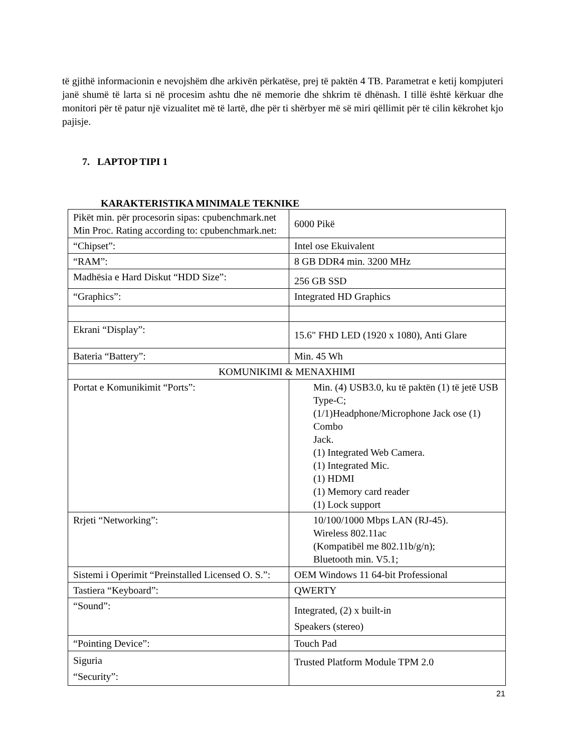të gjithë informacionin e nevojshëm dhe arkivën përkatëse, prej të paktën 4 TB. Parametrat e ketij kompjuteri janë shumë të larta si në procesim ashtu dhe në memorie dhe shkrim të dhënash. I tillë është kërkuar dhe monitori për të patur një vizualitet më të lartë, dhe për ti shërbyer më së miri qëllimit për të cilin këkrohet kjo pajisje.
7. LAPTOP TIPI 1
KARAKTERISTIKA MINIMALE TEKNIKE
| Pikët min. për procesorin sipas: cpubenchmark.net Min Proc. Rating according to: cpubenchmark.net: | 6000 Pikë |
| “Chipset”: | Intel ose Ekuivalent |
| “RAM”: | 8 GB DDR4 min. 3200 MHz |
| Madhësia e Hard Diskut “HDD Size”: | 256 GB SSD |
| “Graphics”: | Integrated HD Graphics |
| Ekrani “Display”: | 15.6" FHD LED (1920 x 1080), Anti Glare |
| Bateria “Battery”: | Min. 45 Wh |
| KOMUNIKIMI & MENAXHIMI | |
| Portat e Komunikimit “Ports”: | Min. (4) USB3.0, ku të paktën (1) të jetë USB Type-C; (1/1)Headphone/Microphone Jack ose (1) Combo Jack. (1) Integrated Web Camera. (1) Integrated Mic. (1) HDMI (1) Memory card reader (1) Lock support |
| Rrjeti “Networking”: | 10/100/1000 Mbps LAN (RJ-45). Wireless 802.11ac (Kompatibël me 802.11b/g/n); Bluetooth min. V5.1; |
| Sistemi i Operimit “Preinstalled Licensed O. S.”: | OEM Windows 11 64-bit Professional |
| Tastiera “Keyboard”: | QWERTY |
| “Sound”: | Integrated, (2) x built-in Speakers (stereo) |
| “Pointing Device”: | Touch Pad |
| Siguria “Security”: | Trusted Platform Module TPM 2.0 |
21